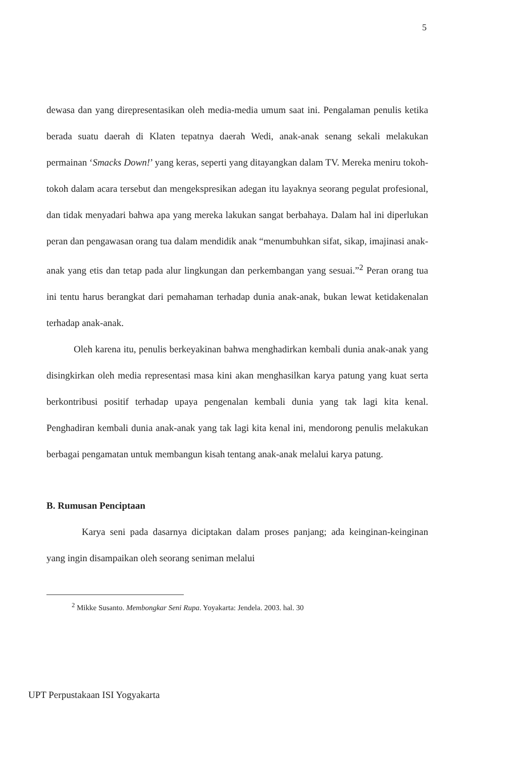5
dewasa dan yang direpresentasikan oleh media-media umum saat ini. Pengalaman penulis ketika berada suatu daerah di Klaten tepatnya daerah Wedi, anak-anak senang sekali melakukan permainan ‘Smacks Down!’ yang keras, seperti yang ditayangkan dalam TV. Mereka meniru tokoh-tokoh dalam acara tersebut dan mengekspresikan adegan itu layaknya seorang pegulat profesional, dan tidak menyadari bahwa apa yang mereka lakukan sangat berbahaya. Dalam hal ini diperlukan peran dan pengawasan orang tua dalam mendidik anak “menumbuhkan sifat, sikap, imajinasi anak-anak yang etis dan tetap pada alur lingkungan dan perkembangan yang sesuai.”<sup>2</sup> Peran orang tua ini tentu harus berangkat dari pemahaman terhadap dunia anak-anak, bukan lewat ketidakenalan terhadap anak-anak.
Oleh karena itu, penulis berkeyakinan bahwa menghadirkan kembali dunia anak-anak yang disingkirkan oleh media representasi masa kini akan menghasilkan karya patung yang kuat serta berkontribusi positif terhadap upaya pengenalan kembali dunia yang tak lagi kita kenal. Penghadiran kembali dunia anak-anak yang tak lagi kita kenal ini, mendorong penulis melakukan berbagai pengamatan untuk membangun kisah tentang anak-anak melalui karya patung.
B. Rumusan Penciptaan
Karya seni pada dasarnya diciptakan dalam proses panjang; ada keinginan-keinginan yang ingin disampaikan oleh seorang seniman melalui
<sup>2</sup> Mikke Susanto. Membongkar Seni Rupa. Yoyakarta: Jendela. 2003. hal. 30
UPT Perpustakaan ISI Yogyakarta